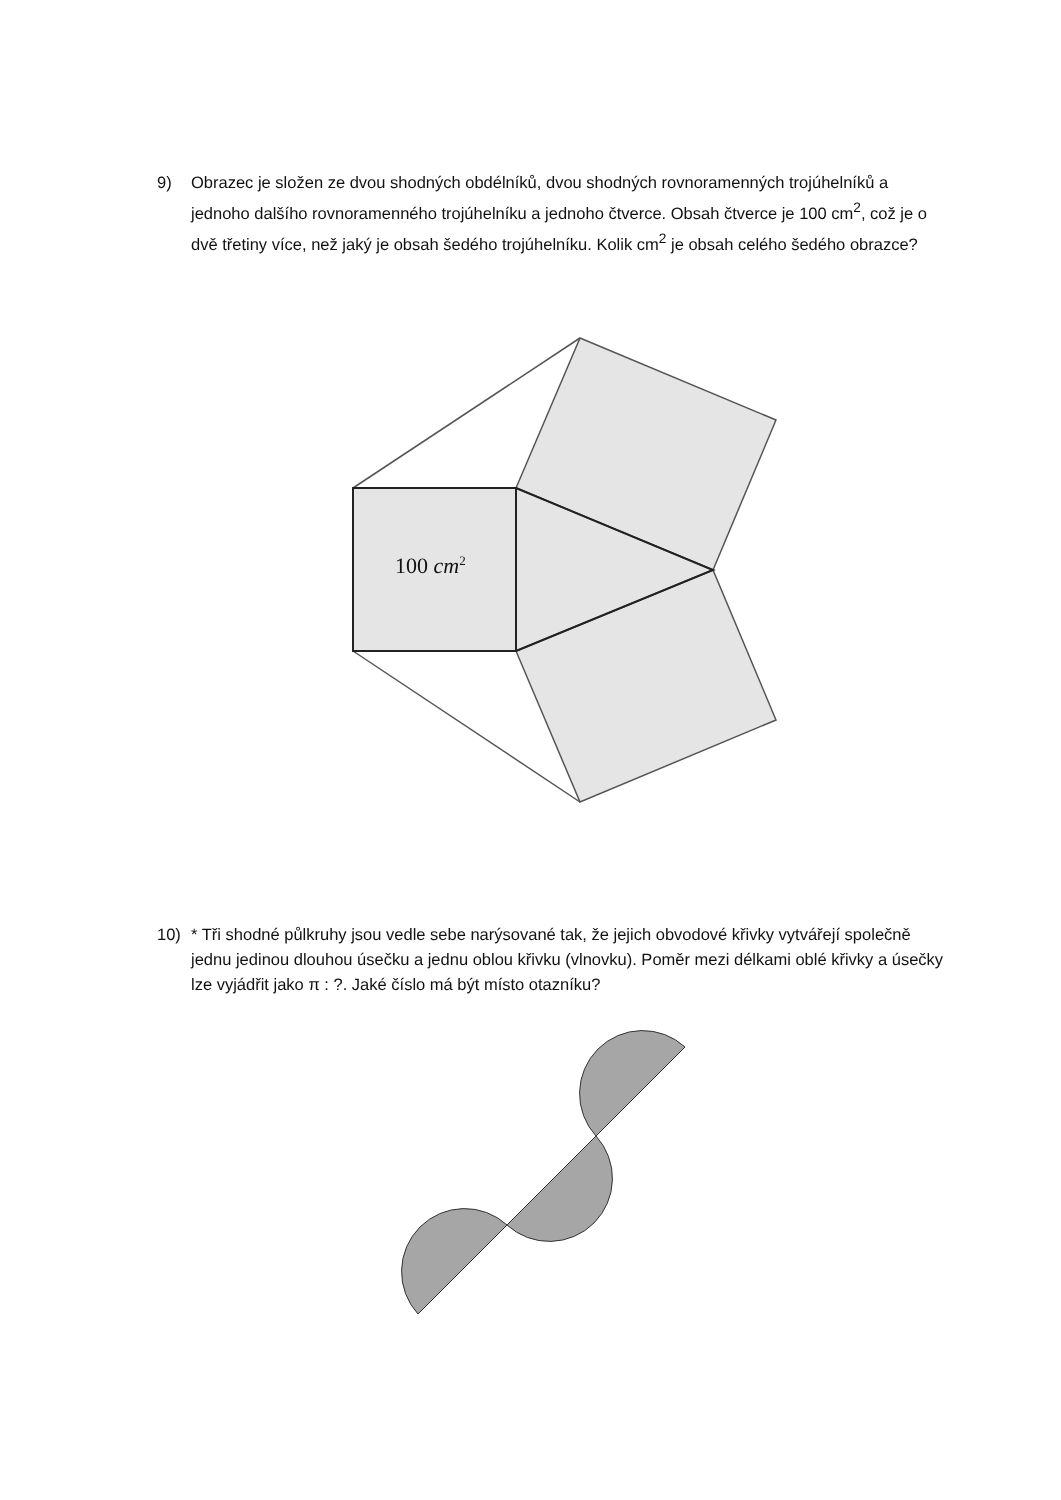9) Obrazec je složen ze dvou shodných obdélníků, dvou shodných rovnoramenných trojúhelníků a jednoho dalšího rovnoramenného trojúhelníku a jednoho čtverce. Obsah čtverce je 100 cm<sup>2</sup>, což je o dvě třetiny více, než jaký je obsah šedého trojúhelníku. Kolik cm<sup>2</sup> je obsah celého šedého obrazce?
100 cm<sup>2</sup>
10) * Tři shodné půlkruhy jsou vedle sebe narýsované tak, že jejich obvodové křivky vytvářejí společně jednu jedinou dlouhou úsečku a jednu oblou křivku (vlnovku). Poměr mezi délkami oblé křivky a úsečky lze vyjádřit jako π : ?. Jaké číslo má být místo otazníku?